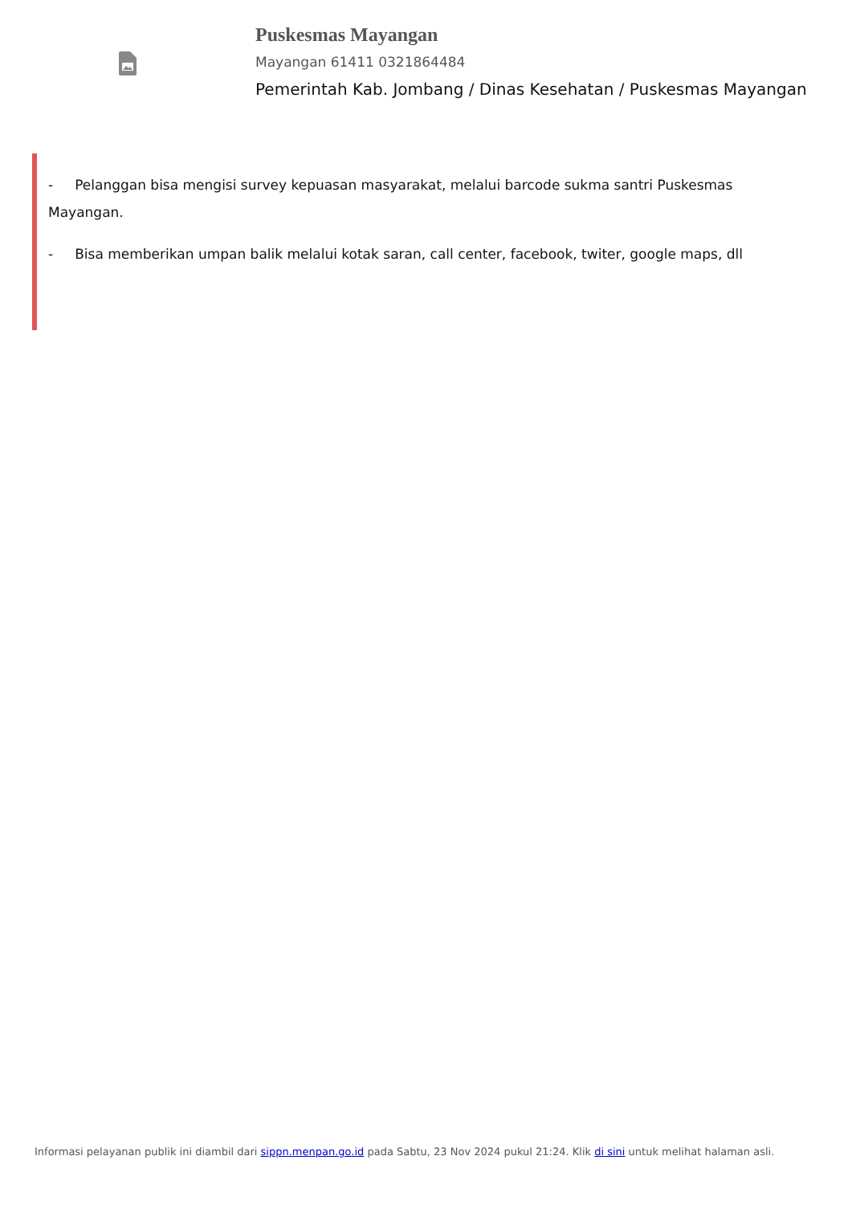Puskesmas Mayangan
Mayangan 61411 0321864484
Pemerintah Kab. Jombang / Dinas Kesehatan / Puskesmas Mayangan
- Pelanggan bisa mengisi survey kepuasan masyarakat, melalui barcode sukma santri Puskesmas Mayangan.
- Bisa memberikan umpan balik melalui kotak saran, call center, facebook, twiter, google maps, dll
Informasi pelayanan publik ini diambil dari sippn.menpan.go.id pada Sabtu, 23 Nov 2024 pukul 21:24. Klik di sini untuk melihat halaman asli.